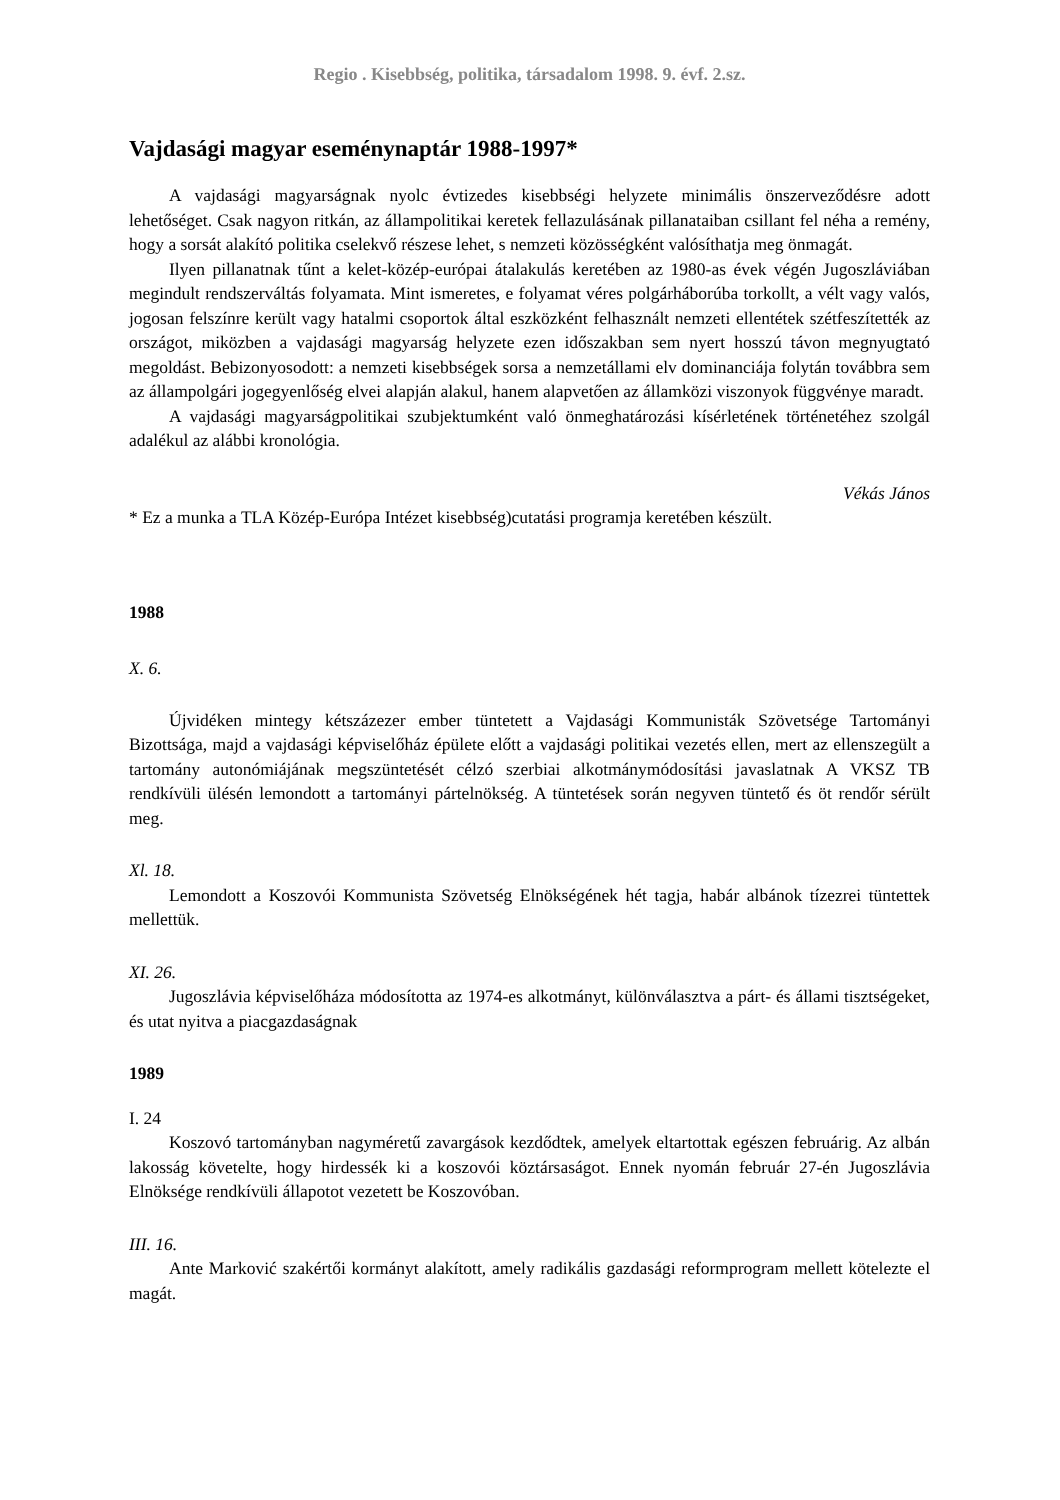Regio . Kisebbség, politika, társadalom 1998. 9. évf. 2.sz.
Vajdasági magyar eseménynaptár 1988-1997*
A vajdasági magyarságnak nyolc évtizedes kisebbségi helyzete minimális önszerveződésre adott lehetőséget. Csak nagyon ritkán, az állampolitikai keretek fellazulásának pillanataiban csillant fel néha a remény, hogy a sorsát alakító politika cselekvő részese lehet, s nemzeti közösségként valósíthatja meg önmagát.
Ilyen pillanatnak tűnt a kelet-közép-európai átalakulás keretében az 1980-as évek végén Jugoszláviában megindult rendszerváltás folyamata. Mint ismeretes, e folyamat véres polgárháborúba torkollt, a vélt vagy valós, jogosan felszínre került vagy hatalmi csoportok által eszközként felhasznált nemzeti ellentétek szétfeszítették az országot, miközben a vajdasági magyarság helyzete ezen időszakban sem nyert hosszú távon megnyugtató megoldást. Bebizonyosodott: a nemzeti kisebbségek sorsa a nemzetállami elv dominanciája folytán továbbra sem az állampolgári jogegyenlőség elvei alapján alakul, hanem alapvetően az államközi viszonyok függvénye maradt.
A vajdasági magyarságpolitikai szubjektumként való önmeghatározási kísérletének történetéhez szolgál adalékul az alábbi kronológia.
Vékás János
* Ez a munka a TLA Közép-Európa Intézet kisebbség)cutatási programja keretében készült.
1988
X. 6.
Újvidéken mintegy kétszázezer ember tüntetett a Vajdasági Kommunisták Szövetsége Tartományi Bizottsága, majd a vajdasági képviselőház épülete előtt a vajdasági politikai vezetés ellen, mert az ellenszegült a tartomány autonómiájának megszüntetését célzó szerbiai alkotmánymódosítási javaslatnak A VKSZ TB rendkívüli ülésén lemondott a tartományi pártelnökség. A tüntetések során negyven tüntető és öt rendőr sérült meg.
Xl. 18.
Lemondott a Koszovói Kommunista Szövetség Elnökségének hét tagja, habár albánok tízezrei tüntettek mellettük.
XI. 26.
Jugoszlávia képviselőháza módosította az 1974-es alkotmányt, különválasztva a párt- és állami tisztségeket, és utat nyitva a piacgazdaságnak
1989
I. 24
Koszovó tartományban nagyméretű zavargások kezdődtek, amelyek eltartottak egészen februárig. Az albán lakosság követelte, hogy hirdessék ki a koszovói köztársaságot. Ennek nyomán február 27-én Jugoszlávia Elnöksége rendkívüli állapotot vezetett be Koszovóban.
III. 16.
Ante Marković szakértői kormányt alakított, amely radikális gazdasági reformprogram mellett kötelezte el magát.